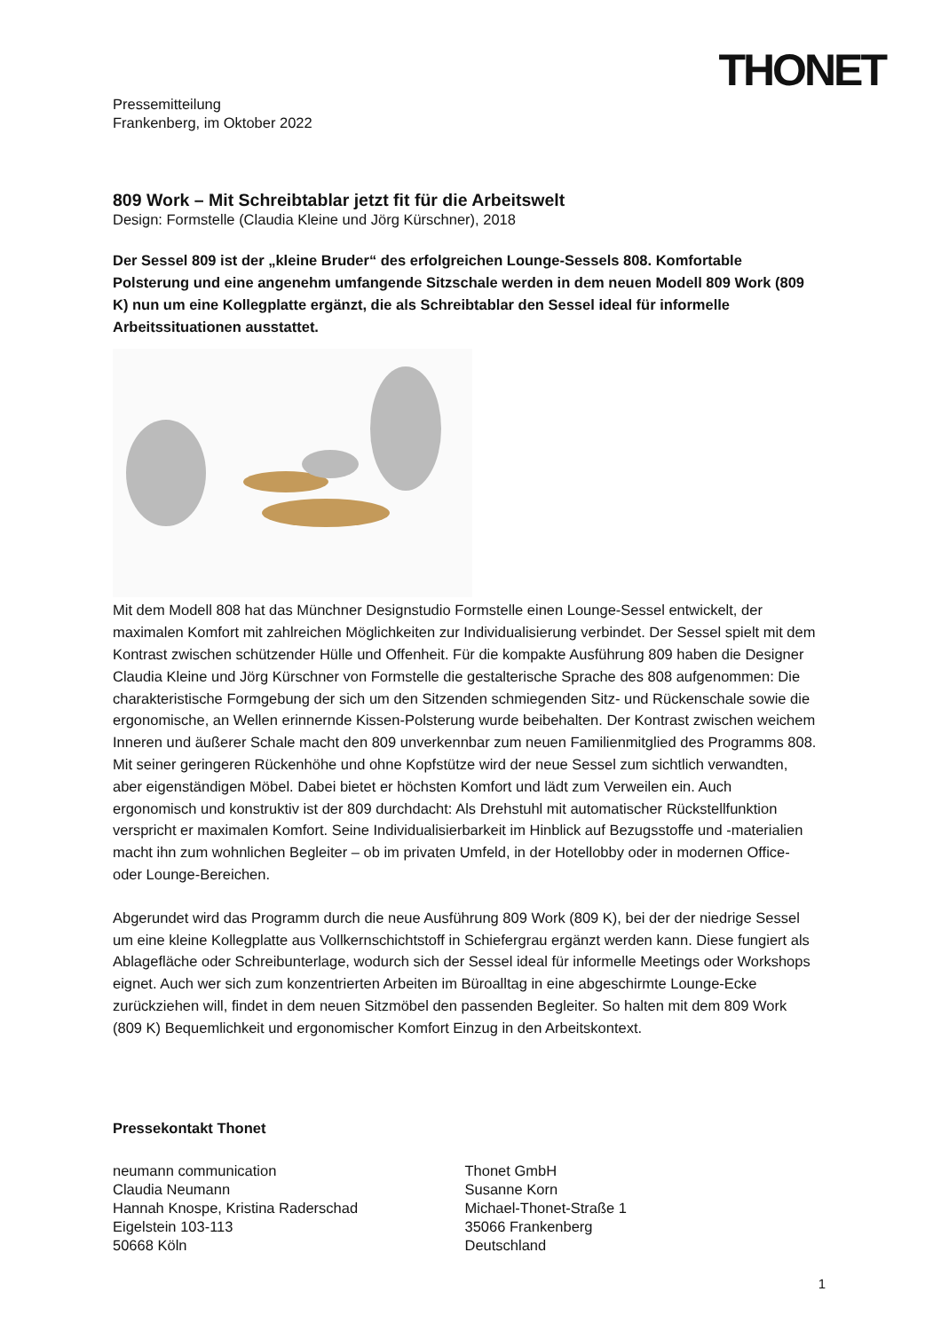THONET
Pressemitteilung
Frankenberg, im Oktober 2022
809 Work – Mit Schreibtablar jetzt fit für die Arbeitswelt
Design: Formstelle (Claudia Kleine und Jörg Kürschner), 2018
Der Sessel 809 ist der „kleine Bruder“ des erfolgreichen Lounge-Sessels 808. Komfortable Polsterung und eine angenehm umfangende Sitzschale werden in dem neuen Modell 809 Work (809 K) nun um eine Kollegplatte ergänzt, die als Schreibtablar den Sessel ideal für informelle Arbeitssituationen ausstattet.
Mit dem Modell 808 hat das Münchner Designstudio Formstelle einen Lounge-Sessel entwickelt, der maximalen Komfort mit zahlreichen Möglichkeiten zur Individualisierung verbindet. Der Sessel spielt mit dem Kontrast zwischen schützender Hülle und Offenheit. Für die kompakte Ausführung 809 haben die Designer Claudia Kleine und Jörg Kürschner von Formstelle die gestalterische Sprache des 808 aufgenommen: Die charakteristische Formgebung der sich um den Sitzenden schmiegenden Sitz- und Rückenschale sowie die ergonomische, an Wellen erinnernde Kissen-Polsterung wurde beibehalten. Der Kontrast zwischen weichem Inneren und äußerer Schale macht den 809 unverkennbar zum neuen Familienmitglied des Programms 808. Mit seiner geringeren Rückenhöhe und ohne Kopfstütze wird der neue Sessel zum sichtlich verwandten, aber eigenständigen Möbel. Dabei bietet er höchsten Komfort und lädt zum Verweilen ein. Auch ergonomisch und konstruktiv ist der 809 durchdacht: Als Drehstuhl mit automatischer Rückstellfunktion verspricht er maximalen Komfort. Seine Individualisierbarkeit im Hinblick auf Bezugsstoffe und -materialien macht ihn zum wohnlichen Begleiter – ob im privaten Umfeld, in der Hotellobby oder in modernen Office- oder Lounge-Bereichen.
Abgerundet wird das Programm durch die neue Ausführung 809 Work (809 K), bei der der niedrige Sessel um eine kleine Kollegplatte aus Vollkernschichtstoff in Schiefergrau ergänzt werden kann. Diese fungiert als Ablagefläche oder Schreibunterlage, wodurch sich der Sessel ideal für informelle Meetings oder Workshops eignet. Auch wer sich zum konzentrierten Arbeiten im Büroalltag in eine abgeschirmte Lounge-Ecke zurückziehen will, findet in dem neuen Sitzmöbel den passenden Begleiter. So halten mit dem 809 Work (809 K) Bequemlichkeit und ergonomischer Komfort Einzug in den Arbeitskontext.
Pressekontakt Thonet
neumann communication
Claudia Neumann
Hannah Knospe, Kristina Raderschad
Eigelstein 103-113
50668 Köln
Thonet GmbH
Susanne Korn
Michael-Thonet-Straße 1
35066 Frankenberg
Deutschland
1